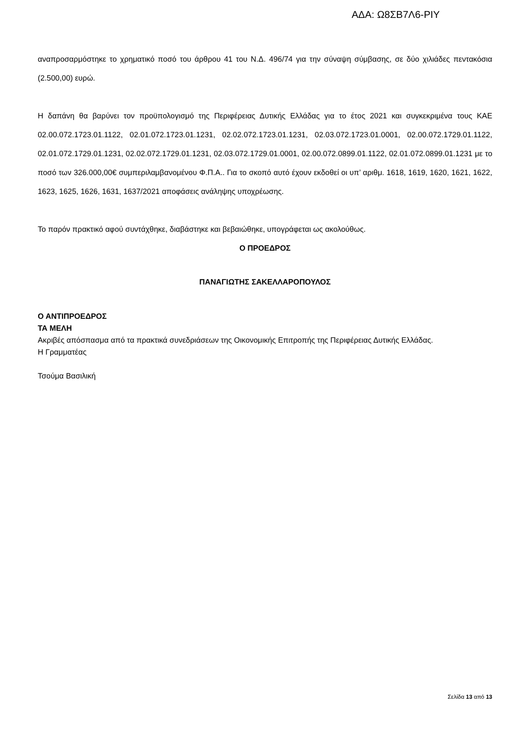ΑΔΑ: Ω8ΣΒ7Λ6-ΡΙΥ
αναπροσαρμόστηκε το χρηματικό ποσό του άρθρου 41 του Ν.Δ. 496/74 για την σύναψη σύμβασης, σε δύο χιλιάδες πεντακόσια (2.500,00) ευρώ.
Η δαπάνη θα βαρύνει τον προϋπολογισμό της Περιφέρειας Δυτικής Ελλάδας για το έτος 2021 και συγκεκριμένα τους ΚΑΕ 02.00.072.1723.01.1122, 02.01.072.1723.01.1231, 02.02.072.1723.01.1231, 02.03.072.1723.01.0001, 02.00.072.1729.01.1122, 02.01.072.1729.01.1231, 02.02.072.1729.01.1231, 02.03.072.1729.01.0001, 02.00.072.0899.01.1122, 02.01.072.0899.01.1231 με το ποσό των 326.000,00€ συμπεριλαμβανομένου Φ.Π.Α.. Για το σκοπό αυτό έχουν εκδοθεί οι υπ’ αριθμ. 1618, 1619, 1620, 1621, 1622, 1623, 1625, 1626, 1631, 1637/2021 αποφάσεις ανάληψης υποχρέωσης.
Το παρόν πρακτικό αφού συντάχθηκε, διαβάστηκε και βεβαιώθηκε, υπογράφεται ως ακολούθως.
Ο ΠΡΟΕΔΡΟΣ
ΠΑΝΑΓΙΩΤΗΣ ΣΑΚΕΛΛΑΡΟΠΟΥΛΟΣ
Ο ΑΝΤΙΠΡΟΕΔΡΟΣ
ΤΑ ΜΕΛΗ
Ακριβές απόσπασμα από τα πρακτικά συνεδριάσεων της Οικονομικής Επιτροπής της Περιφέρειας Δυτικής Ελλάδας.
Η Γραμματέας
Τσούμα Βασιλική
Σελίδα 13 από 13